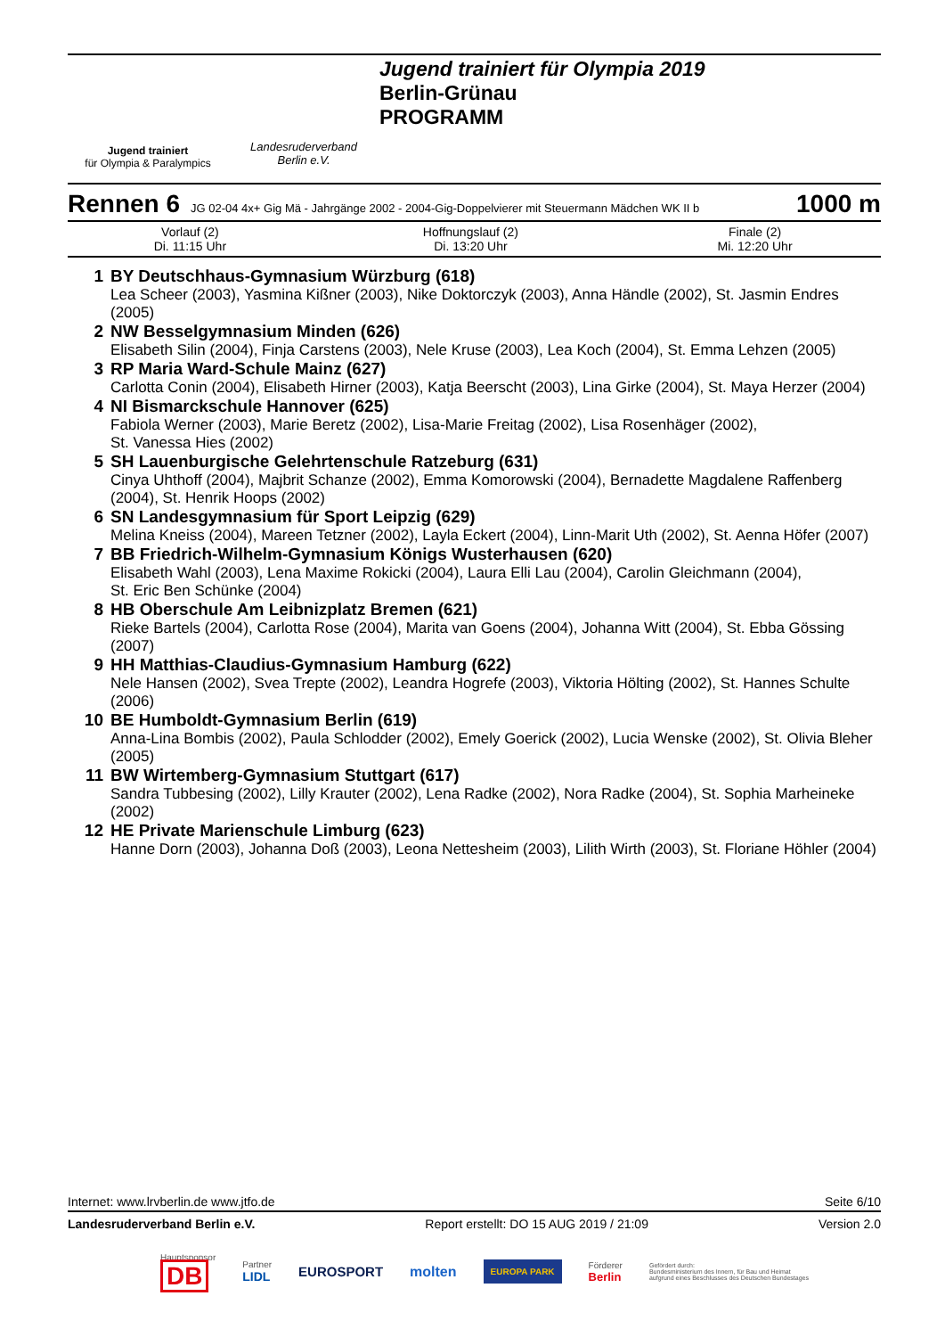Jugend trainiert
für Olympia & Paralympics
Landesruderverband
Berlin e.V.
Jugend trainiert für Olympia 2019
Berlin-Grünau
PROGRAMM
Rennen 6 JG 02-04 4x+ Gig Mä - Jahrgänge 2002 - 2004-Gig-Doppelvierer mit Steuermann Mädchen WK II b 1000 m
| Vorlauf (2) Di. 11:15 Uhr | Hoffnungslauf (2) Di. 13:20 Uhr | Finale (2) Mi. 12:20 Uhr |
| 1 | BY Deutschhaus-Gymnasium Würzburg (618) Lea Scheer (2003), Yasmina Kißner (2003), Nike Doktorczyk (2003), Anna Händle (2002), St. Jasmin Endres (2005) |
| 2 | NW Besselgymnasium Minden (626) Elisabeth Silin (2004), Finja Carstens (2003), Nele Kruse (2003), Lea Koch (2004), St. Emma Lehzen (2005) |
| 3 | RP Maria Ward-Schule Mainz (627) Carlotta Conin (2004), Elisabeth Hirner (2003), Katja Beerscht (2003), Lina Girke (2004), St. Maya Herzer (2004) |
| 4 | NI Bismarckschule Hannover (625) Fabiola Werner (2003), Marie Beretz (2002), Lisa-Marie Freitag (2002), Lisa Rosenhäger (2002), St. Vanessa Hies (2002) |
| 5 | SH Lauenburgische Gelehrtenschule Ratzeburg (631) Cinya Uhthoff (2004), Majbrit Schanze (2002), Emma Komorowski (2004), Bernadette Magdalene Raffenberg (2004), St. Henrik Hoops (2002) |
| 6 | SN Landesgymnasium für Sport Leipzig (629) Melina Kneiss (2004), Mareen Tetzner (2002), Layla Eckert (2004), Linn-Marit Uth (2002), St. Aenna Höfer (2007) |
| 7 | BB Friedrich-Wilhelm-Gymnasium Königs Wusterhausen (620) Elisabeth Wahl (2003), Lena Maxime Rokicki (2004), Laura Elli Lau (2004), Carolin Gleichmann (2004), St. Eric Ben Schünke (2004) |
| 8 | HB Oberschule Am Leibnizplatz Bremen (621) Rieke Bartels (2004), Carlotta Rose (2004), Marita van Goens (2004), Johanna Witt (2004), St. Ebba Gössing (2007) |
| 9 | HH Matthias-Claudius-Gymnasium Hamburg (622) Nele Hansen (2002), Svea Trepte (2002), Leandra Hogrefe (2003), Viktoria Hölting (2002), St. Hannes Schulte (2006) |
| 10 | BE Humboldt-Gymnasium Berlin (619) Anna-Lina Bombis (2002), Paula Schlodder (2002), Emely Goerick (2002), Lucia Wenske (2002), St. Olivia Bleher (2005) |
| 11 | BW Wirtemberg-Gymnasium Stuttgart (617) Sandra Tubbesing (2002), Lilly Krauter (2002), Lena Radke (2002), Nora Radke (2004), St. Sophia Marheineke (2002) |
| 12 | HE Private Marienschule Limburg (623) Hanne Dorn (2003), Johanna Doß (2003), Leona Nettesheim (2003), Lilith Wirth (2003), St. Floriane Höhler (2004) |
Internet: www.lrvberlin.de www.jtfo.de Seite 6/10
Landesruderverband Berlin e.V. Report erstellt: DO 15 AUG 2019 / 21:09 Version 2.0
Hauptsponsor
DB Partner
LIDL EUROSPORT molten EUROPA PARK Förderer
Berlin Gefördert durch:
Bundesministerium des Innern, für Bau und Heimat
aufgrund eines Beschlusses des Deutschen Bundestages